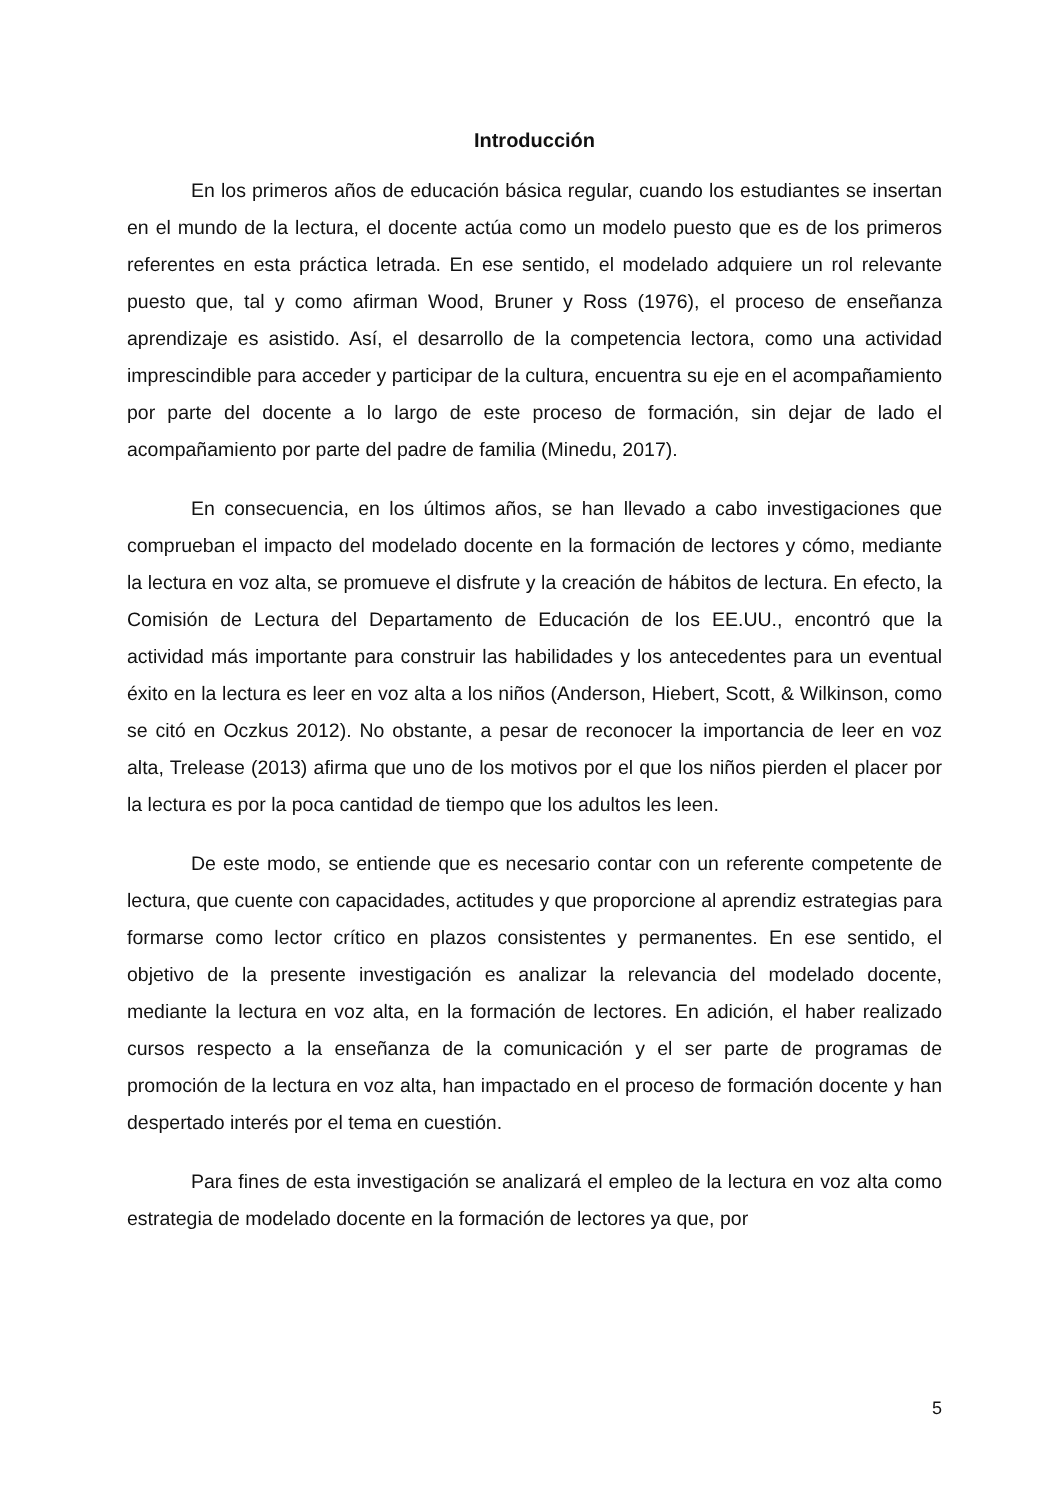Introducción
En los primeros años de educación básica regular, cuando los estudiantes se insertan en el mundo de la lectura, el docente actúa como un modelo puesto que es de los primeros referentes en esta práctica letrada. En ese sentido, el modelado adquiere un rol relevante puesto que, tal y como afirman Wood, Bruner y Ross (1976), el proceso de enseñanza aprendizaje es asistido. Así, el desarrollo de la competencia lectora, como una actividad imprescindible para acceder y participar de la cultura, encuentra su eje en el acompañamiento por parte del docente a lo largo de este proceso de formación, sin dejar de lado el acompañamiento por parte del padre de familia (Minedu, 2017).
En consecuencia, en los últimos años, se han llevado a cabo investigaciones que comprueban el impacto del modelado docente en la formación de lectores y cómo, mediante la lectura en voz alta, se promueve el disfrute y la creación de hábitos de lectura. En efecto, la Comisión de Lectura del Departamento de Educación de los EE.UU., encontró que la actividad más importante para construir las habilidades y los antecedentes para un eventual éxito en la lectura es leer en voz alta a los niños (Anderson, Hiebert, Scott, & Wilkinson, como se citó en Oczkus 2012). No obstante, a pesar de reconocer la importancia de leer en voz alta, Trelease (2013) afirma que uno de los motivos por el que los niños pierden el placer por la lectura es por la poca cantidad de tiempo que los adultos les leen.
De este modo, se entiende que es necesario contar con un referente competente de lectura, que cuente con capacidades, actitudes y que proporcione al aprendiz estrategias para formarse como lector crítico en plazos consistentes y permanentes. En ese sentido, el objetivo de la presente investigación es analizar la relevancia del modelado docente, mediante la lectura en voz alta, en la formación de lectores. En adición, el haber realizado cursos respecto a la enseñanza de la comunicación y el ser parte de programas de promoción de la lectura en voz alta, han impactado en el proceso de formación docente y han despertado interés por el tema en cuestión.
Para fines de esta investigación se analizará el empleo de la lectura en voz alta como estrategia de modelado docente en la formación de lectores ya que, por
5